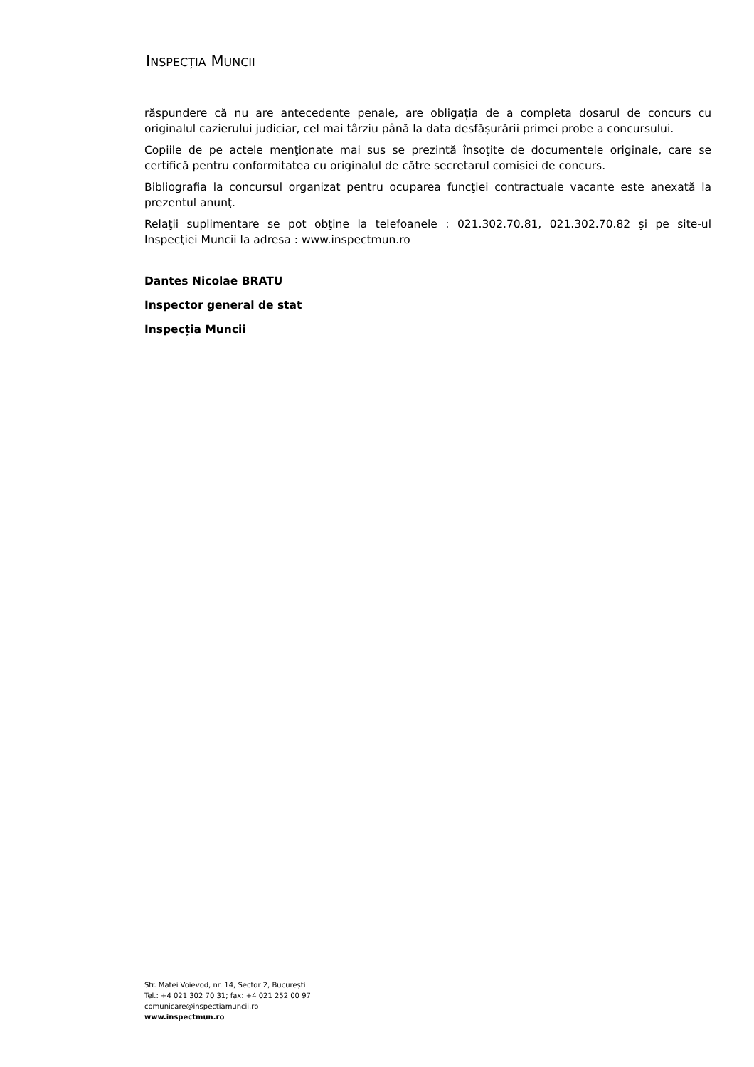INSPECȚIA MUNCII
răspundere că nu are antecedente penale, are obligația de a completa dosarul de concurs cu originalul cazierului judiciar, cel mai târziu până la data desfășurării primei probe a concursului.
Copiile de pe actele menţionate mai sus se prezintă însoţite de documentele originale, care se certifică pentru conformitatea cu originalul de către secretarul comisiei de concurs.
Bibliografia la concursul organizat pentru ocuparea funcţiei contractuale vacante este anexată la prezentul anunţ.
Relaţii suplimentare se pot obţine la telefoanele : 021.302.70.81, 021.302.70.82 şi pe site-ul Inspecţiei Muncii la adresa : www.inspectmun.ro
Dantes Nicolae BRATU
Inspector general de stat
Inspecția Muncii
Str. Matei Voievod, nr. 14, Sector 2, București
Tel.: +4 021 302 70 31; fax: +4 021 252 00 97
comunicare@inspectiamuncii.ro
www.inspectmun.ro